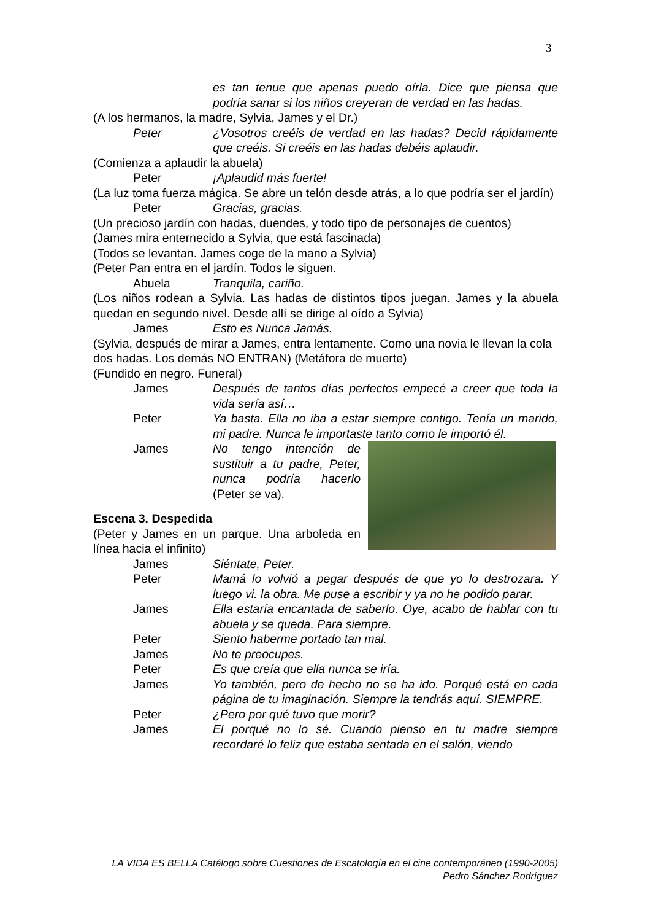3
es tan tenue que apenas puedo oírla. Dice que piensa que podría sanar si los niños creyeran de verdad en las hadas.
(A los hermanos, la madre, Sylvia, James y el Dr.)
Peter ¿Vosotros creéis de verdad en las hadas? Decid rápidamente que creéis. Si creéis en las hadas debéis aplaudir.
(Comienza a aplaudir la abuela)
Peter ¡Aplaudid más fuerte!
(La luz toma fuerza mágica. Se abre un telón desde atrás, a lo que podría ser el jardín)
Peter Gracias, gracias.
(Un precioso jardín con hadas, duendes, y todo tipo de personajes de cuentos)
(James mira enternecido a Sylvia, que está fascinada)
(Todos se levantan. James coge de la mano a Sylvia)
(Peter Pan entra en el jardín. Todos le siguen.
Abuela Tranquila, cariño.
(Los niños rodean a Sylvia. Las hadas de distintos tipos juegan. James y la abuela quedan en segundo nivel. Desde allí se dirige al oído a Sylvia)
James Esto es Nunca Jamás.
(Sylvia, después de mirar a James, entra lentamente. Como una novia le llevan la cola dos hadas. Los demás NO ENTRAN) (Metáfora de muerte)
(Fundido en negro. Funeral)
James Después de tantos días perfectos empecé a creer que toda la vida sería así…
Peter Ya basta. Ella no iba a estar siempre contigo. Tenía un marido, mi padre. Nunca le importaste tanto como le importó él.
James No tengo intención de sustituir a tu padre, Peter, nunca podría hacerlo (Peter se va).
Escena 3. Despedida
(Peter y James en un parque. Una arboleda en línea hacia el infinito)
James Siéntate, Peter.
Peter Mamá lo volvió a pegar después de que yo lo destrozara. Y luego vi. la obra. Me puse a escribir y ya no he podido parar.
James Ella estaría encantada de saberlo. Oye, acabo de hablar con tu abuela y se queda. Para siempre.
Peter Siento haberme portado tan mal.
James No te preocupes.
Peter Es que creía que ella nunca se iría.
James Yo también, pero de hecho no se ha ido. Porqué está en cada página de tu imaginación. Siempre la tendrás aquí. SIEMPRE.
Peter ¿Pero por qué tuvo que morir?
James El porqué no lo sé. Cuando pienso en tu madre siempre recordaré lo feliz que estaba sentada en el salón, viendo
LA VIDA ES BELLA Catálogo sobre Cuestiones de Escatología en el cine contemporáneo (1990-2005)
Pedro Sánchez Rodríguez